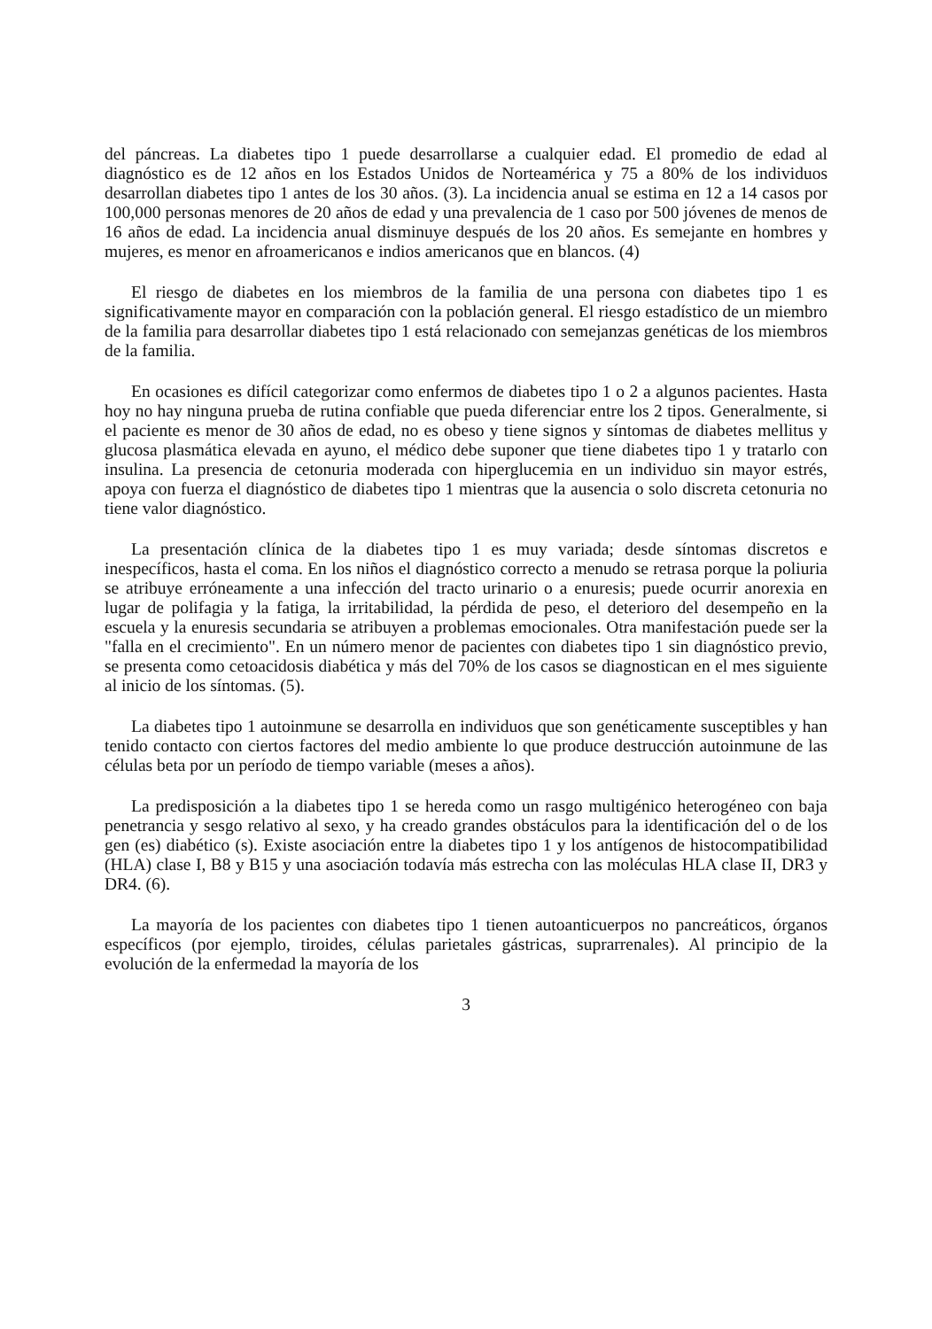del páncreas. La diabetes tipo 1 puede desarrollarse a cualquier edad. El promedio de edad al diagnóstico es de 12 años en los Estados Unidos de Norteamérica y 75 a 80% de los individuos desarrollan diabetes tipo 1 antes de los 30 años. (3). La incidencia anual se estima en 12 a 14 casos por 100,000 personas menores de 20 años de edad y una prevalencia de 1 caso por 500 jóvenes de menos de 16 años de edad. La incidencia anual disminuye después de los 20 años. Es semejante en hombres y mujeres, es menor en afroamericanos e indios americanos que en blancos. (4)
El riesgo de diabetes en los miembros de la familia de una persona con diabetes tipo 1 es significativamente mayor en comparación con la población general. El riesgo estadístico de un miembro de la familia para desarrollar diabetes tipo 1 está relacionado con semejanzas genéticas de los miembros de la familia.
En ocasiones es difícil categorizar como enfermos de diabetes tipo 1 o 2 a algunos pacientes. Hasta hoy no hay ninguna prueba de rutina confiable que pueda diferenciar entre los 2 tipos. Generalmente, si el paciente es menor de 30 años de edad, no es obeso y tiene signos y síntomas de diabetes mellitus y glucosa plasmática elevada en ayuno, el médico debe suponer que tiene diabetes tipo 1 y tratarlo con insulina. La presencia de cetonuria moderada con hiperglucemia en un individuo sin mayor estrés, apoya con fuerza el diagnóstico de diabetes tipo 1 mientras que la ausencia o solo discreta cetonuria no tiene valor diagnóstico.
La presentación clínica de la diabetes tipo 1 es muy variada; desde síntomas discretos e inespecíficos, hasta el coma. En los niños el diagnóstico correcto a menudo se retrasa porque la poliuria se atribuye erróneamente a una infección del tracto urinario o a enuresis; puede ocurrir anorexia en lugar de polifagia y la fatiga, la irritabilidad, la pérdida de peso, el deterioro del desempeño en la escuela y la enuresis secundaria se atribuyen a problemas emocionales. Otra manifestación puede ser la "falla en el crecimiento". En un número menor de pacientes con diabetes tipo 1 sin diagnóstico previo, se presenta como cetoacidosis diabética y más del 70% de los casos se diagnostican en el mes siguiente al inicio de los síntomas. (5).
La diabetes tipo 1 autoinmune se desarrolla en individuos que son genéticamente susceptibles y han tenido contacto con ciertos factores del medio ambiente lo que produce destrucción autoinmune de las células beta por un período de tiempo variable (meses a años).
La predisposición a la diabetes tipo 1 se hereda como un rasgo multigénico heterogéneo con baja penetrancia y sesgo relativo al sexo, y ha creado grandes obstáculos para la identificación del o de los gen (es) diabético (s). Existe asociación entre la diabetes tipo 1 y los antígenos de histocompatibilidad (HLA) clase I, B8 y B15 y una asociación todavía más estrecha con las moléculas HLA clase II, DR3 y DR4. (6).
La mayoría de los pacientes con diabetes tipo 1 tienen autoanticuerpos no pancreáticos, órganos específicos (por ejemplo, tiroides, células parietales gástricas, suprarrenales). Al principio de la evolución de la enfermedad la mayoría de los
3